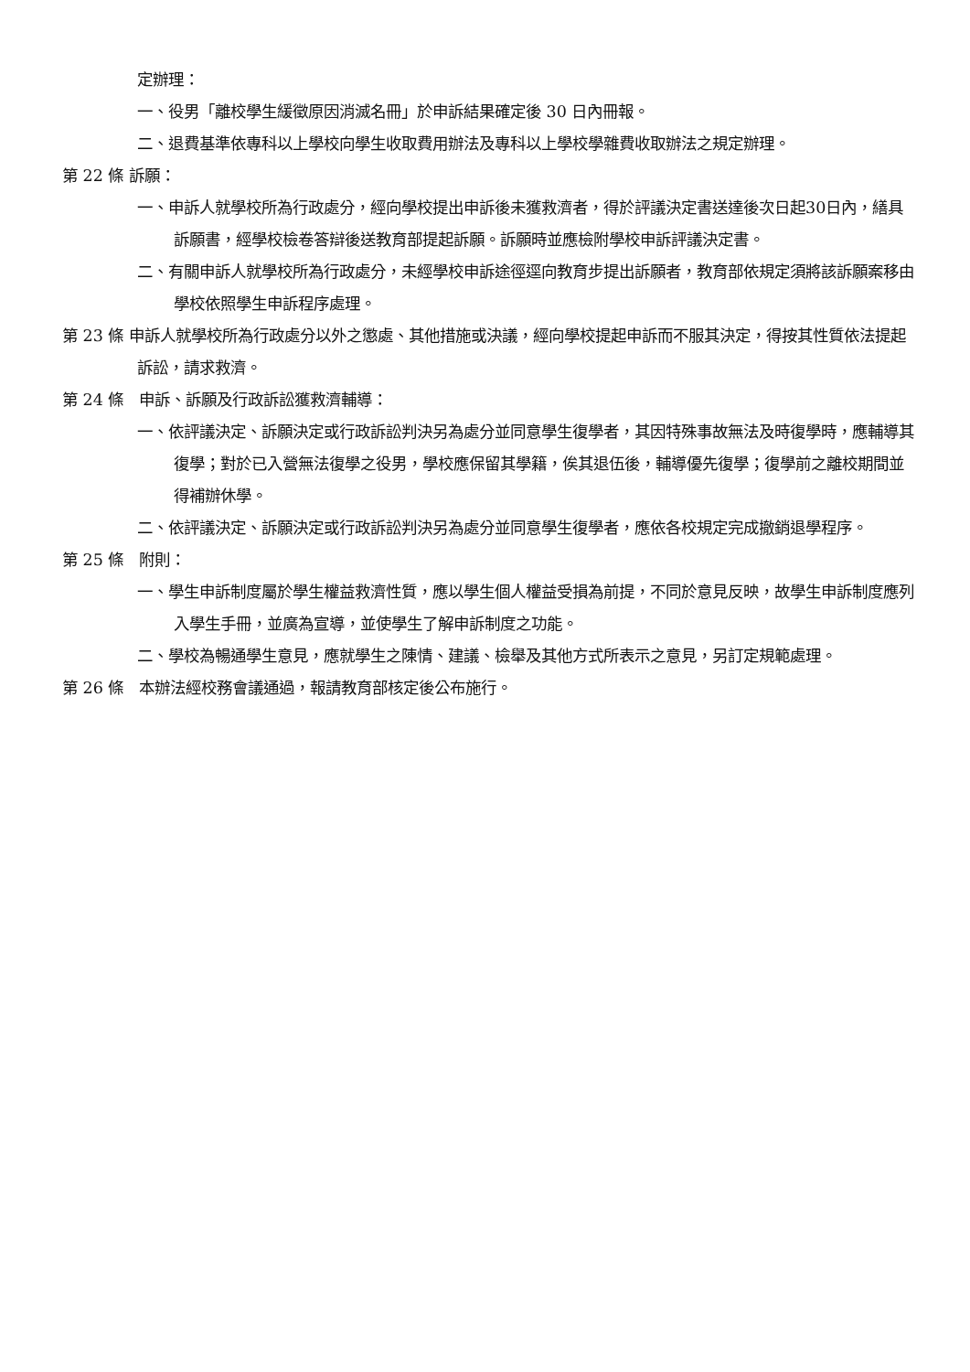定辦理：
一、役男「離校學生緩徵原因消滅名冊」於申訴結果確定後 30 日內冊報。
二、退費基準依專科以上學校向學生收取費用辦法及專科以上學校學雜費收取辦法之規定辦理。
第 22 條 訴願：
一、申訴人就學校所為行政處分，經向學校提出申訴後未獲救濟者，得於評議決定書送達後次日起30日內，繕具訴願書，經學校檢卷答辯後送教育部提起訴願。訴願時並應檢附學校申訴評議決定書。
二、有關申訴人就學校所為行政處分，未經學校申訴途徑逕向教育步提出訴願者，教育部依規定須將該訴願案移由學校依照學生申訴程序處理。
第 23 條 申訴人就學校所為行政處分以外之懲處、其他措施或決議，經向學校提起申訴而不服其決定，得按其性質依法提起訴訟，請求救濟。
第 24 條　申訴、訴願及行政訴訟獲救濟輔導：
一、依評議決定、訴願決定或行政訴訟判決另為處分並同意學生復學者，其因特殊事故無法及時復學時，應輔導其復學；對於已入營無法復學之役男，學校應保留其學籍，俟其退伍後，輔導優先復學；復學前之離校期間並得補辦休學。
二、依評議決定、訴願決定或行政訴訟判決另為處分並同意學生復學者，應依各校規定完成撤銷退學程序。
第 25 條　附則：
一、學生申訴制度屬於學生權益救濟性質，應以學生個人權益受損為前提，不同於意見反映，故學生申訴制度應列入學生手冊，並廣為宣導，並使學生了解申訴制度之功能。
二、學校為暢通學生意見，應就學生之陳情、建議、檢舉及其他方式所表示之意見，另訂定規範處理。
第 26 條　本辦法經校務會議通過，報請教育部核定後公布施行。